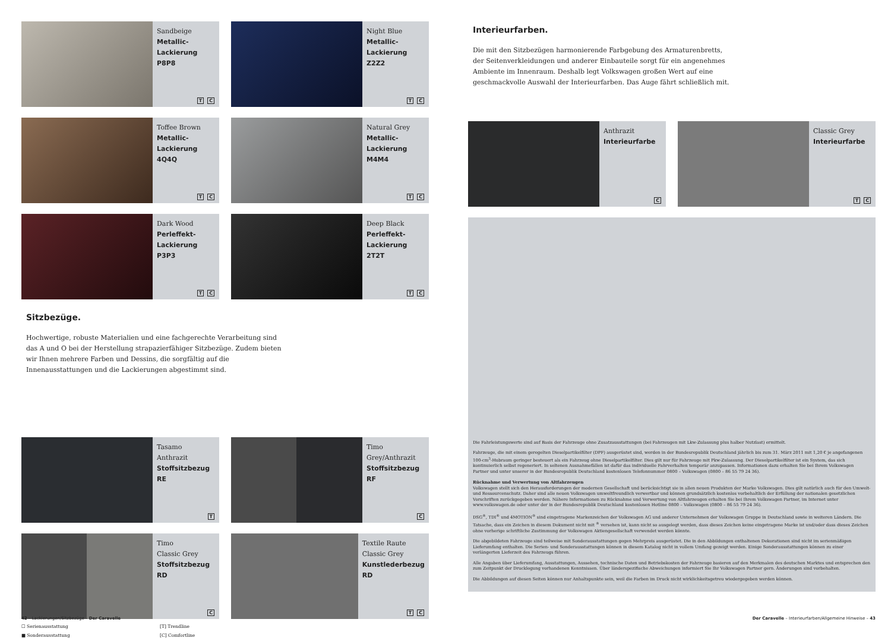Sandbeige
Metallic-
Lackierung
P8P8
T C
Night Blue
Metallic-
Lackierung
Z2Z2
T C
Toffee Brown
Metallic-
Lackierung
4Q4Q
T C
Natural Grey
Metallic-
Lackierung
M4M4
T C
Dark Wood
Perleffekt-
Lackierung
P3P3
T C
Deep Black
Perleffekt-
Lackierung
2T2T
T C
Sitzbezüge.
Hochwertige, robuste Materialien und eine fachgerechte Verarbeitung sind das A und O bei der Herstellung strapazierfähiger Sitzbezüge. Zudem bieten wir Ihnen mehrere Farben und Dessins, die sorgfältig auf die Innenausstattungen und die Lackierungen abgestimmt sind.
Tasamo
Anthrazit
Stoffsitzbezug
RE
T
Timo
Grey/Anthrazit
Stoffsitzbezug
RF
C
Timo
Classic Grey
Stoffsitzbezug
RD
C
Textile Raute
Classic Grey
Kunstlederbezug
RD
T C
☐ Serienausstattung [T] Trendline ■ Sonderausstattung [C] Comfortline
Interieurfarben.
Die mit den Sitzbezügen harmonierende Farbgebung des Armaturenbretts, der Seitenverkleidungen und anderer Einbauteile sorgt für ein angenehmes Ambiente im Innenraum. Deshalb legt Volkswagen großen Wert auf eine geschmackvolle Auswahl der Interieurfarben. Das Auge fährt schließlich mit.
Anthrazit
Interieurfarbe
C
Classic Grey
Interieurfarbe
T C
Die Fahrleistungswerte sind auf Basis der Fahrzeuge ohne Zusatzausstattungen (bei Fahrzeugen mit Lkw-Zulassung plus halber Nutzlast) ermittelt.
Fahrzeuge, die mit einem geregelten Dieselpartikelfilter (DPF) ausgerüstet sind, werden in der Bundesrepublik Deutschland jährlich bis zum 31. März 2011 mit 1,20 € je angefangenen 100-cm<sup>3</sup>-Hubraum geringer besteuert als ein Fahrzeug ohne Dieselpartikelfilter. Dies gilt nur für Fahrzeuge mit Pkw-Zulassung. Der Dieselpartikelfilter ist ein System, das sich kontinuierlich selbst regeneriert. In seltenen Ausnahmefällen ist dafür das individuelle Fahrverhalten temporär anzupassen. Informationen dazu erhalten Sie bei Ihrem Volkswagen Partner und unter unserer in der Bundesrepublik Deutschland kostenlosen Telefonnummer 0800 – Volkswagen (0800 – 86 55 79 24 36).
Rücknahme und Verwertung von Altfahrzeugen
Volkswagen stellt sich den Herausforderungen der modernen Gesellschaft und berücksichtigt sie in allen neuen Produkten der Marke Volkswagen. Dies gilt natürlich auch für den Umwelt- und Ressourcenschutz. Daher sind alle neuen Volkswagen umweltfreundlich verwertbar und können grundsätzlich kostenlos vorbehaltlich der Erfüllung der nationalen gesetzlichen Vorschriften zurückgegeben werden. Nähere Informationen zu Rücknahme und Verwertung von Altfahrzeugen erhalten Sie bei Ihrem Volkswagen Partner, im Internet unter www.volkswagen.de oder unter der in der Bundesrepublik Deutschland kostenlosen Hotline 0800 – Volkswagen (0800 – 86 55 79 24 36).
DSG<sup>®</sup>, TDI<sup>®</sup> und 4MOTION<sup>®</sup> sind eingetragene Markenzeichen der Volkswagen AG und anderer Unternehmen der Volkswagen Gruppe in Deutschland sowie in weiteren Ländern. Die Tatsache, dass ein Zeichen in diesem Dokument nicht mit <sup>®</sup> versehen ist, kann nicht so ausgelegt werden, dass dieses Zeichen keine eingetragene Marke ist und/oder dass dieses Zeichen ohne vorherige schriftliche Zustimmung der Volkswagen Aktiengesellschaft verwendet werden könnte.
Die abgebildeten Fahrzeuge sind teilweise mit Sonderausstattungen gegen Mehrpreis ausgerüstet. Die in den Abbildungen enthaltenen Dekorationen sind nicht im serienmäßigen Lieferumfang enthalten. Die Serien- und Sonderausstattungen können in diesem Katalog nicht in vollem Umfang gezeigt werden. Einige Sonderausstattungen können zu einer verlängerten Lieferzeit des Fahrzeugs führen.
Alle Angaben über Lieferumfang, Ausstattungen, Aussehen, technische Daten und Betriebskosten der Fahrzeuge basieren auf den Merkmalen des deutschen Marktes und entsprechen den zum Zeitpunkt der Drucklegung vorhandenen Kenntnissen. Über länderspezifische Abweichungen informiert Sie Ihr Volkswagen Partner gern. Änderungen sind vorbehalten.
Die Abbildungen auf diesen Seiten können nur Anhaltspunkte sein, weil die Farben im Druck nicht wirklichkeitsgetreu wiedergegeben werden können.
42 – Lackierungen/Sitzbezüge – Der Caravelle
Der Caravelle – Interieurfarben/Allgemeine Hinweise – 43